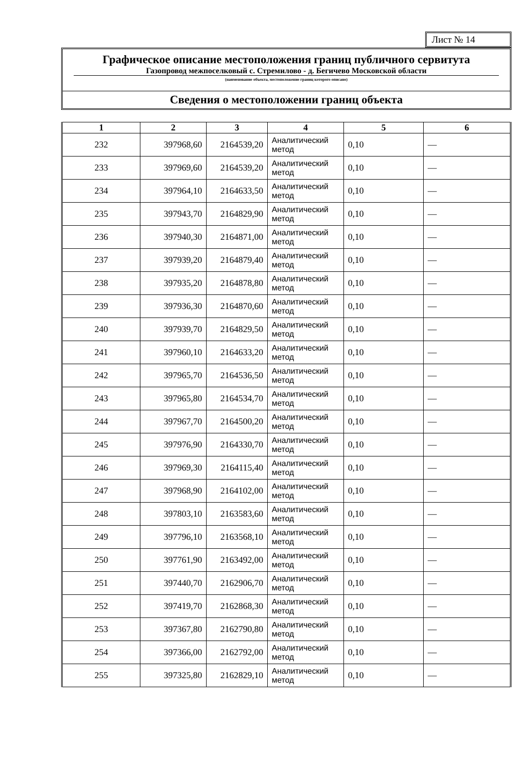Лист № 14
Графическое описание местоположения границ публичного сервитута
Газопровод межпоселковый с. Стремилово - д. Бегичево Московской области
(наименование объекта, местоположение границ которого описано)
Сведения о местоположении границ объекта
| 1 | 2 | 3 | 4 | 5 | 6 |
| --- | --- | --- | --- | --- | --- |
| 232 | 397968,60 | 2164539,20 | Аналитический метод | 0,10 | — |
| 233 | 397969,60 | 2164539,20 | Аналитический метод | 0,10 | — |
| 234 | 397964,10 | 2164633,50 | Аналитический метод | 0,10 | — |
| 235 | 397943,70 | 2164829,90 | Аналитический метод | 0,10 | — |
| 236 | 397940,30 | 2164871,00 | Аналитический метод | 0,10 | — |
| 237 | 397939,20 | 2164879,40 | Аналитический метод | 0,10 | — |
| 238 | 397935,20 | 2164878,80 | Аналитический метод | 0,10 | — |
| 239 | 397936,30 | 2164870,60 | Аналитический метод | 0,10 | — |
| 240 | 397939,70 | 2164829,50 | Аналитический метод | 0,10 | — |
| 241 | 397960,10 | 2164633,20 | Аналитический метод | 0,10 | — |
| 242 | 397965,70 | 2164536,50 | Аналитический метод | 0,10 | — |
| 243 | 397965,80 | 2164534,70 | Аналитический метод | 0,10 | — |
| 244 | 397967,70 | 2164500,20 | Аналитический метод | 0,10 | — |
| 245 | 397976,90 | 2164330,70 | Аналитический метод | 0,10 | — |
| 246 | 397969,30 | 2164115,40 | Аналитический метод | 0,10 | — |
| 247 | 397968,90 | 2164102,00 | Аналитический метод | 0,10 | — |
| 248 | 397803,10 | 2163583,60 | Аналитический метод | 0,10 | — |
| 249 | 397796,10 | 2163568,10 | Аналитический метод | 0,10 | — |
| 250 | 397761,90 | 2163492,00 | Аналитический метод | 0,10 | — |
| 251 | 397440,70 | 2162906,70 | Аналитический метод | 0,10 | — |
| 252 | 397419,70 | 2162868,30 | Аналитический метод | 0,10 | — |
| 253 | 397367,80 | 2162790,80 | Аналитический метод | 0,10 | — |
| 254 | 397366,00 | 2162792,00 | Аналитический метод | 0,10 | — |
| 255 | 397325,80 | 2162829,10 | Аналитический метод | 0,10 | — |